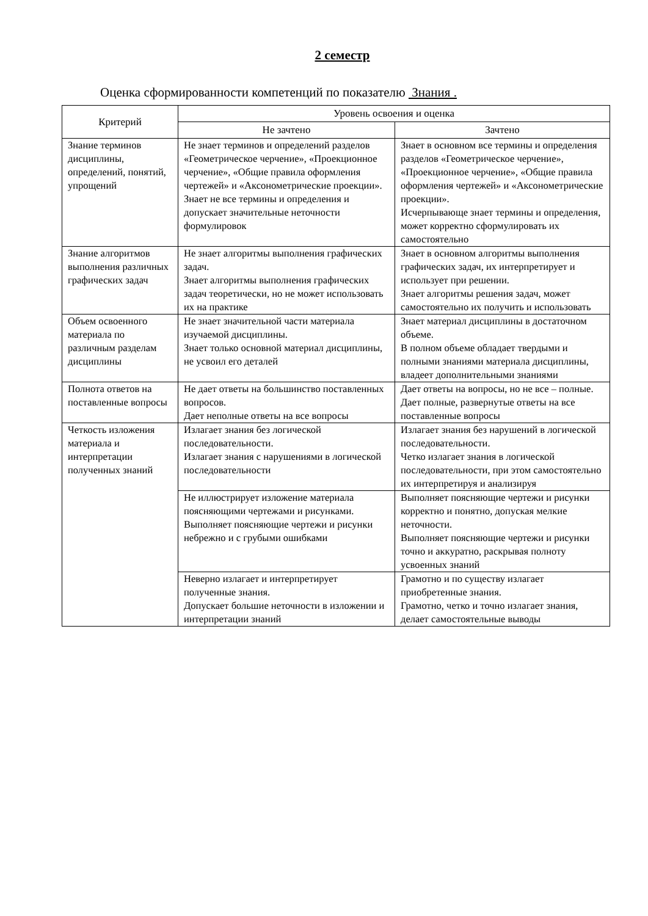2 семестр
Оценка сформированности компетенций по показателю Знания .
| Критерий | Уровень освоения и оценка | |
| --- | --- | --- |
| | Не зачтено | Зачтено |
| Знание терминов дисциплины, определений, понятий, упрощений | Не знает терминов и определений разделов «Геометрическое черчение», «Проекционное черчение», «Общие правила оформления чертежей» и «Аксонометрические проекции». Знает не все термины и определения и допускает значительные неточности формулировок | Знает в основном все термины и определения разделов «Геометрическое черчение», «Проекционное черчение», «Общие правила оформления чертежей» и «Аксонометрические проекции». Исчерпывающе знает термины и определения, может корректно сформулировать их самостоятельно |
| Знание алгоритмов выполнения различных графических задач | Не знает алгоритмы выполнения графических задач. Знает алгоритмы выполнения графических задач теоретически, но не может использовать их на практике | Знает в основном алгоритмы выполнения графических задач, их интерпретирует и использует при решении. Знает алгоритмы решения задач, может самостоятельно их получить и использовать |
| Объем освоенного материала по различным разделам дисциплины | Не знает значительной части материала изучаемой дисциплины. Знает только основной материал дисциплины, не усвоил его деталей | Знает материал дисциплины в достаточном объеме. В полном объеме обладает твердыми и полными знаниями материала дисциплины, владеет дополнительными знаниями |
| Полнота ответов на поставленные вопросы | Не дает ответы на большинство поставленных вопросов. Дает неполные ответы на все вопросы | Дает ответы на вопросы, но не все – полные. Дает полные, развернутые ответы на все поставленные вопросы |
| Четкость изложения материала и интерпретации полученных знаний | Излагает знания без логической последовательности. Излагает знания с нарушениями в логической последовательности | Излагает знания без нарушений в логической последовательности. Четко излагает знания в логической последовательности, при этом самостоятельно их интерпретируя и анализируя |
| | Не иллюстрирует изложение материала поясняющими чертежами и рисунками. Выполняет поясняющие чертежи и рисунки небрежно и с грубыми ошибками | Выполняет поясняющие чертежи и рисунки корректно и понятно, допуская мелкие неточности. Выполняет поясняющие чертежи и рисунки точно и аккуратно, раскрывая полноту усвоенных знаний |
| | Неверно излагает и интерпретирует полученные знания. Допускает большие неточности в изложении и интерпретации знаний | Грамотно и по существу излагает приобретенные знания. Грамотно, четко и точно излагает знания, делает самостоятельные выводы |